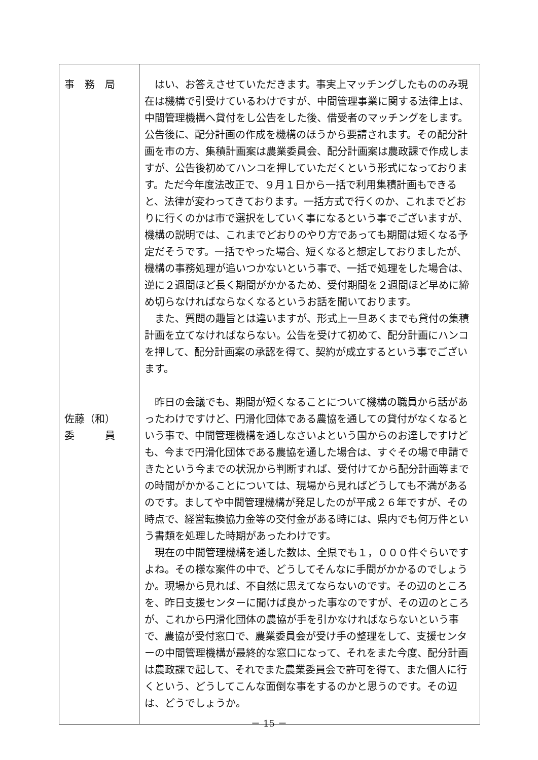| 事 務 局 佐藤（和） 委 員 | はい、お答えさせていただきます。事実上マッチングしたもののみ現在は機構で引受けているわけですが、中間管理事業に関する法律上は、中間管理機構へ貸付をし公告をした後、借受者のマッチングをします。公告後に、配分計画の作成を機構のほうから要請されます。その配分計画を市の方、集積計画案は農業委員会、配分計画案は農政課で作成しますが、公告後初めてハンコを押していただくという形式になっております。ただ今年度法改正で、９月１日から一括で利用集積計画もできると、法律が変わってきております。一括方式で行くのか、これまでどおりに行くのかは市で選択をしていく事になるという事でございますが、機構の説明では、これまでどおりのやり方であっても期間は短くなる予定だそうです。一括でやった場合、短くなると想定しておりましたが、機構の事務処理が追いつかないという事で、一括で処理をした場合は、逆に２週間ほど長く期間がかかるため、受付期間を２週間ほど早めに締め切らなければならなくなるというお話を聞いております。 また、質問の趣旨とは違いますが、形式上一旦あくまでも貸付の集積計画を立てなければならない。公告を受けて初めて、配分計画にハンコを押して、配分計画案の承認を得て、契約が成立するという事でございます。 昨日の会議でも、期間が短くなることについて機構の職員から話があったわけですけど、円滑化団体である農協を通しての貸付がなくなるという事で、中間管理機構を通しなさいよという国からのお達しですけども、今まで円滑化団体である農協を通した場合は、すぐその場で申請できたという今までの状況から判断すれば、受付けてから配分計画等までの時間がかかることについては、現場から見ればどうしても不満があるのです。ましてや中間管理機構が発足したのが平成２６年ですが、その時点で、経営転換協力金等の交付金がある時には、県内でも何万件という書類を処理した時期があったわけです。 現在の中間管理機構を通した数は、全県でも１，０００件ぐらいですよね。その様な案件の中で、どうしてそんなに手間がかかるのでしょうか。現場から見れば、不自然に思えてならないのです。その辺のところを、昨日支援センターに聞けば良かった事なのですが、その辺のところが、これから円滑化団体の農協が手を引かなければならないという事で、農協が受付窓口で、農業委員会が受け手の整理をして、支援センターの中間管理機構が最終的な窓口になって、それをまた今度、配分計画は農政課で起して、それでまた農業委員会で許可を得て、また個人に行くという、どうしてこんな面倒な事をするのかと思うのです。その辺は、どうでしょうか。 |
－ 15 －